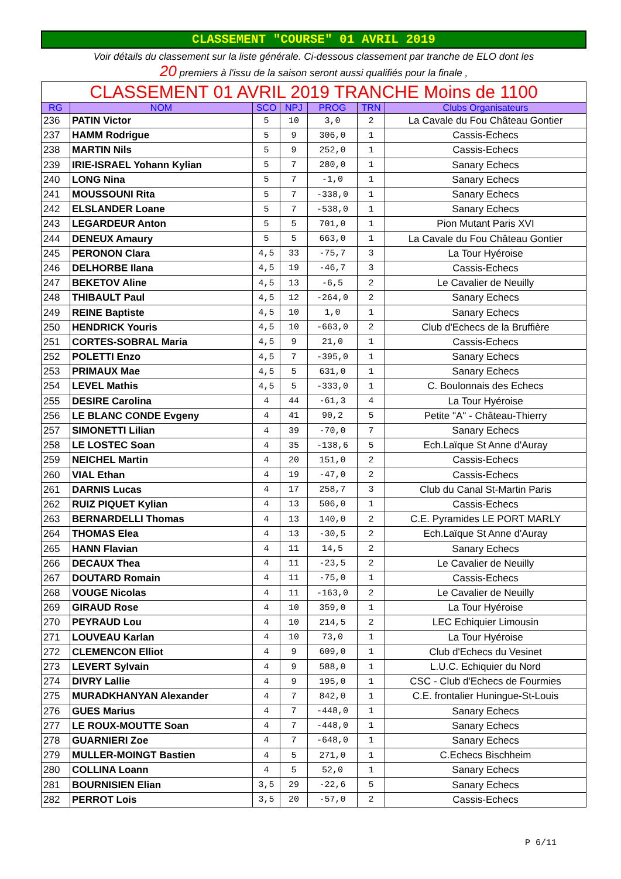CLASSEMENT "COURSE" 01 AVRIL 2019
Voir détails du classement sur la liste générale. Ci-dessous classement par tranche de ELO dont les
20 premiers à l'issu de la saison seront aussi qualifiés pour la finale ,
| CLASSEMENT 01 AVRIL 2019 TRANCHE Moins de 1100 | | | | | | |
| RG | NOM | SCO | NPJ | PROG | TRN | Clubs Organisateurs |
| 236 | PATIN Victor | 5 | 10 | 3,0 | 2 | La Cavale du Fou Château Gontier |
| 237 | HAMM Rodrigue | 5 | 9 | 306,0 | 1 | Cassis-Echecs |
| 238 | MARTIN Nils | 5 | 9 | 252,0 | 1 | Cassis-Echecs |
| 239 | IRIE-ISRAEL Yohann Kylian | 5 | 7 | 280,0 | 1 | Sanary Echecs |
| 240 | LONG Nina | 5 | 7 | -1,0 | 1 | Sanary Echecs |
| 241 | MOUSSOUNI Rita | 5 | 7 | -338,0 | 1 | Sanary Echecs |
| 242 | ELSLANDER Loane | 5 | 7 | -538,0 | 1 | Sanary Echecs |
| 243 | LEGARDEUR Anton | 5 | 5 | 701,0 | 1 | Pion Mutant Paris XVI |
| 244 | DENEUX Amaury | 5 | 5 | 663,0 | 1 | La Cavale du Fou Château Gontier |
| 245 | PERONON Clara | 4,5 | 33 | -75,7 | 3 | La Tour Hyéroise |
| 246 | DELHORBE Ilana | 4,5 | 19 | -46,7 | 3 | Cassis-Echecs |
| 247 | BEKETOV Aline | 4,5 | 13 | -6,5 | 2 | Le Cavalier de Neuilly |
| 248 | THIBAULT Paul | 4,5 | 12 | -264,0 | 2 | Sanary Echecs |
| 249 | REINE Baptiste | 4,5 | 10 | 1,0 | 1 | Sanary Echecs |
| 250 | HENDRICK Youris | 4,5 | 10 | -663,0 | 2 | Club d'Echecs de la Bruffière |
| 251 | CORTES-SOBRAL Maria | 4,5 | 9 | 21,0 | 1 | Cassis-Echecs |
| 252 | POLETTI Enzo | 4,5 | 7 | -395,0 | 1 | Sanary Echecs |
| 253 | PRIMAUX Mae | 4,5 | 5 | 631,0 | 1 | Sanary Echecs |
| 254 | LEVEL Mathis | 4,5 | 5 | -333,0 | 1 | C. Boulonnais des Echecs |
| 255 | DESIRE Carolina | 4 | 44 | -61,3 | 4 | La Tour Hyéroise |
| 256 | LE BLANC CONDE Evgeny | 4 | 41 | 90,2 | 5 | Petite "A" - Château-Thierry |
| 257 | SIMONETTI Lilian | 4 | 39 | -70,0 | 7 | Sanary Echecs |
| 258 | LE LOSTEC Soan | 4 | 35 | -138,6 | 5 | Ech.Laïque St Anne d'Auray |
| 259 | NEICHEL Martin | 4 | 20 | 151,0 | 2 | Cassis-Echecs |
| 260 | VIAL Ethan | 4 | 19 | -47,0 | 2 | Cassis-Echecs |
| 261 | DARNIS Lucas | 4 | 17 | 258,7 | 3 | Club du Canal St-Martin Paris |
| 262 | RUIZ PIQUET Kylian | 4 | 13 | 506,0 | 1 | Cassis-Echecs |
| 263 | BERNARDELLI Thomas | 4 | 13 | 140,0 | 2 | C.E. Pyramides LE PORT MARLY |
| 264 | THOMAS Elea | 4 | 13 | -30,5 | 2 | Ech.Laïque St Anne d'Auray |
| 265 | HANN Flavian | 4 | 11 | 14,5 | 2 | Sanary Echecs |
| 266 | DECAUX Thea | 4 | 11 | -23,5 | 2 | Le Cavalier de Neuilly |
| 267 | DOUTARD Romain | 4 | 11 | -75,0 | 1 | Cassis-Echecs |
| 268 | VOUGE Nicolas | 4 | 11 | -163,0 | 2 | Le Cavalier de Neuilly |
| 269 | GIRAUD Rose | 4 | 10 | 359,0 | 1 | La Tour Hyéroise |
| 270 | PEYRAUD Lou | 4 | 10 | 214,5 | 2 | LEC Echiquier Limousin |
| 271 | LOUVEAU Karlan | 4 | 10 | 73,0 | 1 | La Tour Hyéroise |
| 272 | CLEMENCON Elliot | 4 | 9 | 609,0 | 1 | Club d'Echecs du Vesinet |
| 273 | LEVERT Sylvain | 4 | 9 | 588,0 | 1 | L.U.C. Echiquier du Nord |
| 274 | DIVRY Lallie | 4 | 9 | 195,0 | 1 | CSC - Club d'Echecs de Fourmies |
| 275 | MURADKHANYAN Alexander | 4 | 7 | 842,0 | 1 | C.E. frontalier Huningue-St-Louis |
| 276 | GUES Marius | 4 | 7 | -448,0 | 1 | Sanary Echecs |
| 277 | LE ROUX-MOUTTE Soan | 4 | 7 | -448,0 | 1 | Sanary Echecs |
| 278 | GUARNIERI Zoe | 4 | 7 | -648,0 | 1 | Sanary Echecs |
| 279 | MULLER-MOINGT Bastien | 4 | 5 | 271,0 | 1 | C.Echecs Bischheim |
| 280 | COLLINA Loann | 4 | 5 | 52,0 | 1 | Sanary Echecs |
| 281 | BOURNISIEN Elian | 3,5 | 29 | -22,6 | 5 | Sanary Echecs |
| 282 | PERROT Lois | 3,5 | 20 | -57,0 | 2 | Cassis-Echecs |
P 6/11